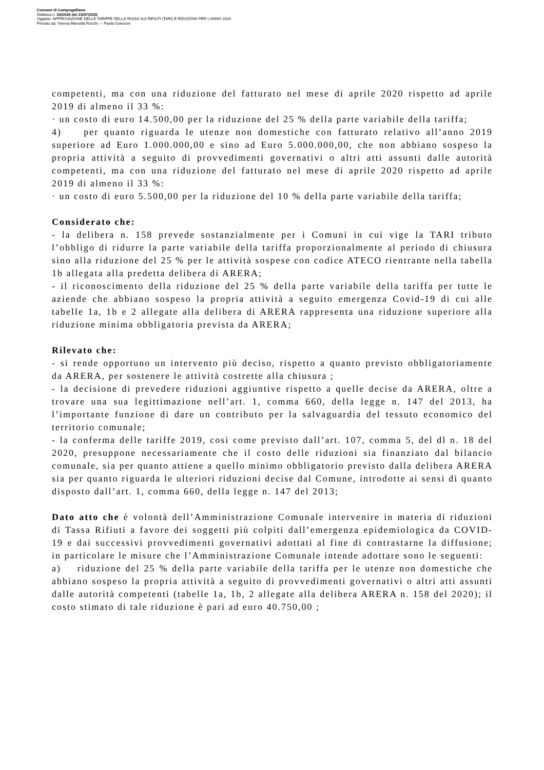Comune di Campogalliano
Delibera n. 34/2020 del 23/07/2020
Oggetto: APPROVAZIONE DELLE TARIFFE DELLA TASSA SUI RIFIUTI (TARI) E RIDUZIONI PER L’ANNO 2020
Firmato da: Vienna Marcella Rocchi --- Paola Guerzoni
competenti, ma con una riduzione del fatturato nel mese di aprile 2020 rispetto ad aprile 2019 di almeno il 33 %:
· un costo di euro 14.500,00 per la riduzione del 25 % della parte variabile della tariffa;
4) per quanto riguarda le utenze non domestiche con fatturato relativo all’anno 2019 superiore ad Euro 1.000.000,00 e sino ad Euro 5.000.000,00, che non abbiano sospeso la propria attività a seguito di provvedimenti governativi o altri atti assunti dalle autorità competenti, ma con una riduzione del fatturato nel mese di aprile 2020 rispetto ad aprile 2019 di almeno il 33 %:
· un costo di euro 5.500,00 per la riduzione del 10 % della parte variabile della tariffa;
Considerato che:
- la delibera n. 158 prevede sostanzialmente per i Comuni in cui vige la TARI tributo l’obbligo di ridurre la parte variabile della tariffa proporzionalmente al periodo di chiusura sino alla riduzione del 25 % per le attività sospese con codice ATECO rientrante nella tabella 1b allegata alla predetta delibera di ARERA;
- il riconoscimento della riduzione del 25 % della parte variabile della tariffa per tutte le aziende che abbiano sospeso la propria attività a seguito emergenza Covid-19 di cui alle tabelle 1a, 1b e 2 allegate alla delibera di ARERA rappresenta una riduzione superiore alla riduzione minima obbligatoria prevista da ARERA;
Rilevato che:
- si rende opportuno un intervento più deciso, rispetto a quanto previsto obbligatoriamente da ARERA, per sostenere le attività costrette alla chiusura ;
- la decisione di prevedere riduzioni aggiuntive rispetto a quelle decise da ARERA, oltre a trovare una sua legittimazione nell’art. 1, comma 660, della legge n. 147 del 2013, ha l’importante funzione di dare un contributo per la salvaguardia del tessuto economico del territorio comunale;
- la conferma delle tariffe 2019, così come previsto dall’art. 107, comma 5, del dl n. 18 del 2020, presuppone necessariamente che il costo delle riduzioni sia finanziato dal bilancio comunale, sia per quanto attiene a quello minimo obbligatorio previsto dalla delibera ARERA sia per quanto riguarda le ulteriori riduzioni decise dal Comune, introdotte ai sensi di quanto disposto dall’art. 1, comma 660, della legge n. 147 del 2013;
Dato atto che è volontà dell’Amministrazione Comunale intervenire in materia di riduzioni di Tassa Rifiuti a favore dei soggetti più colpiti dall’emergenza epidemiologica da COVID-19 e dai successivi provvedimenti governativi adottati al fine di contrastarne la diffusione; in particolare le misure che l’Amministrazione Comunale intende adottare sono le seguenti:
a) riduzione del 25 % della parte variabile della tariffa per le utenze non domestiche che abbiano sospeso la propria attività a seguito di provvedimenti governativi o altri atti assunti dalle autorità competenti (tabelle 1a, 1b, 2 allegate alla delibera ARERA n. 158 del 2020); il costo stimato di tale riduzione è pari ad euro 40.750,00 ;